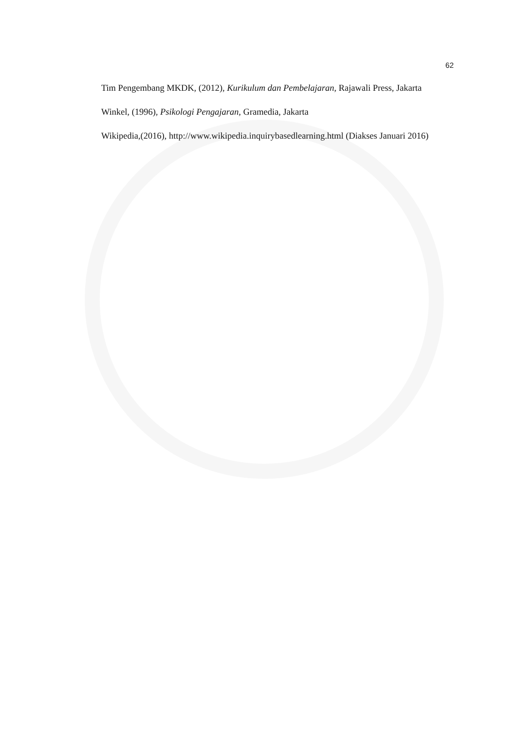62
Tim Pengembang MKDK, (2012), Kurikulum dan Pembelajaran, Rajawali Press, Jakarta
Winkel, (1996), Psikologi Pengajaran, Gramedia, Jakarta
Wikipedia,(2016), http://www.wikipedia.inquirybasedlearning.html (Diakses Januari 2016)